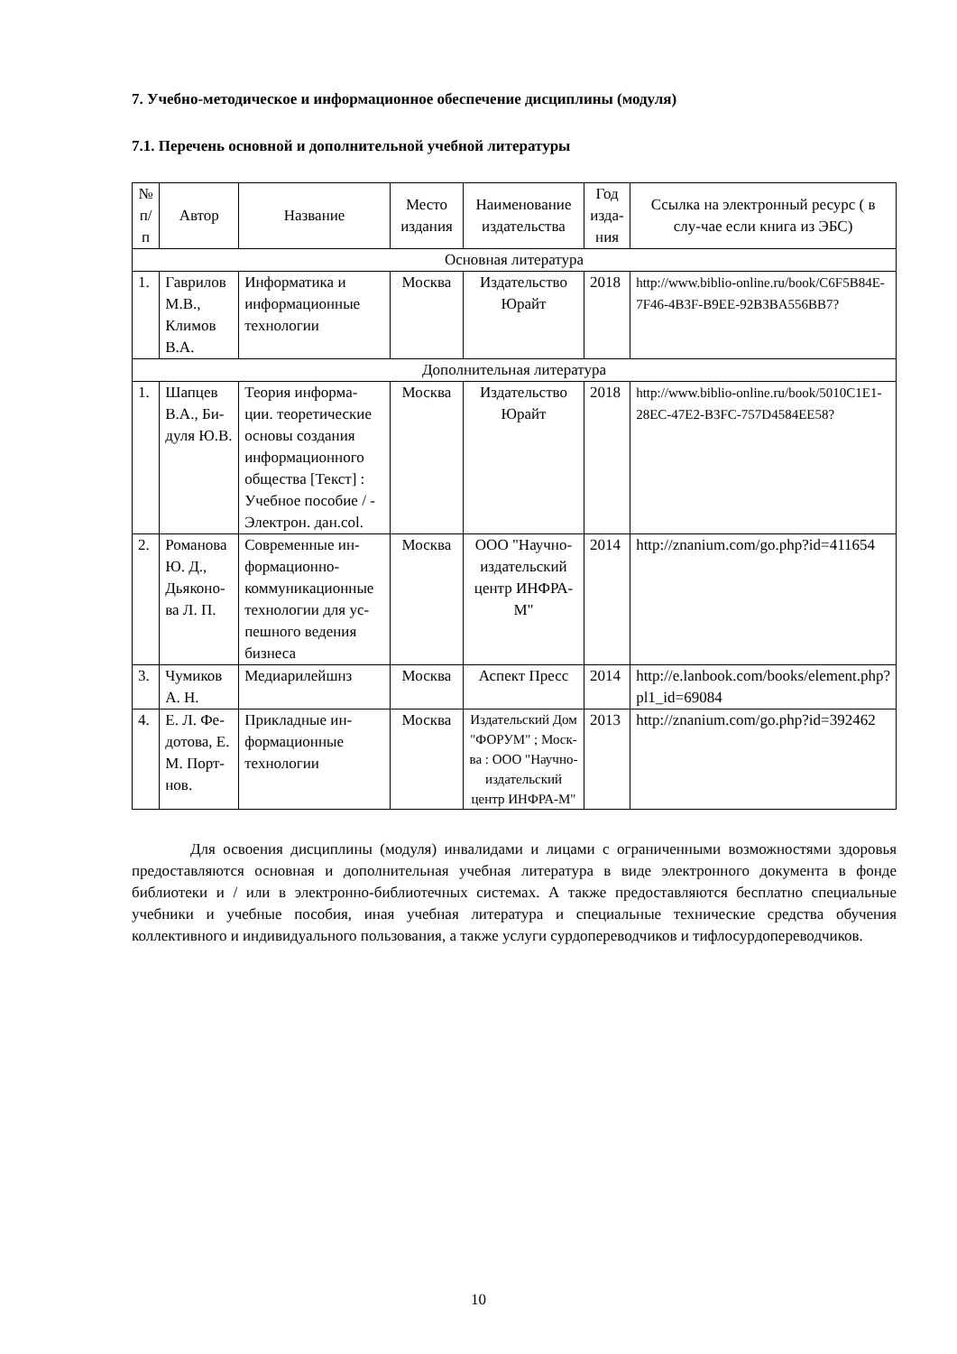7. Учебно-методическое и информационное обеспечение дисциплины (модуля)
7.1. Перечень основной и дополнительной учебной литературы
| № п/ п | Автор | Название | Место издания | Наименование издательства | Год изда-ния | Ссылка на электронный ресурс ( в слу-чае если книга из ЭБС) |
| --- | --- | --- | --- | --- | --- | --- |
| Основная литература | | | | | | |
| 1. | Гаврилов М.В., Климов В.А. | Информатика и информационные технологии | Москва | Издательство Юрайт | 2018 | http://www.biblio-online.ru/book/C6F5B84E-7F46-4B3F-B9EE-92B3BA556BB7? |
| Дополнительная литература | | | | | | |
| 1. | Шапцев В.А., Би-дуля Ю.В. | Теория информа-ции. теоретические основы создания информационного общества [Текст] : Учебное пособие / - Электрон. дан.col. | Москва | Издательство Юрайт | 2018 | http://www.biblio-online.ru/book/5010C1E1-28EC-47E2-B3FC-757D4584EE58? |
| 2. | Романова Ю. Д., Дьяконо-ва Л. П. | Современные ин-формационно-коммуникационные технологии для ус-пешного ведения бизнеса | Москва | ООО "Научно-издательский центр ИНФРА-М" | 2014 | http://znanium.com/go.php?id=411654 |
| 3. | Чумиков А. Н. | Медиарилейшнз | Москва | Аспект Пресс | 2014 | http://e.lanbook.com/books/element.php?pl1_id=69084 |
| 4. | Е. Л. Фе-дотова, Е. М. Порт-нов. | Прикладные ин-формационные технологии | Москва | Издательский Дом "ФОРУМ" ; Моск-ва : ООО "Научно-издательский центр ИНФРА-М" | 2013 | http://znanium.com/go.php?id=392462 |
Для освоения дисциплины (модуля) инвалидами и лицами с ограниченными возможностями здоровья предоставляются основная и дополнительная учебная литература в виде электронного документа в фонде библиотеки и / или в электронно-библиотечных системах. А также предоставляются бесплатно специальные учебники и учебные пособия, иная учебная литература и специальные технические средства обучения коллективного и индивидуального пользования, а также услуги сурдопереводчиков и тифлосурдопереводчиков.
10